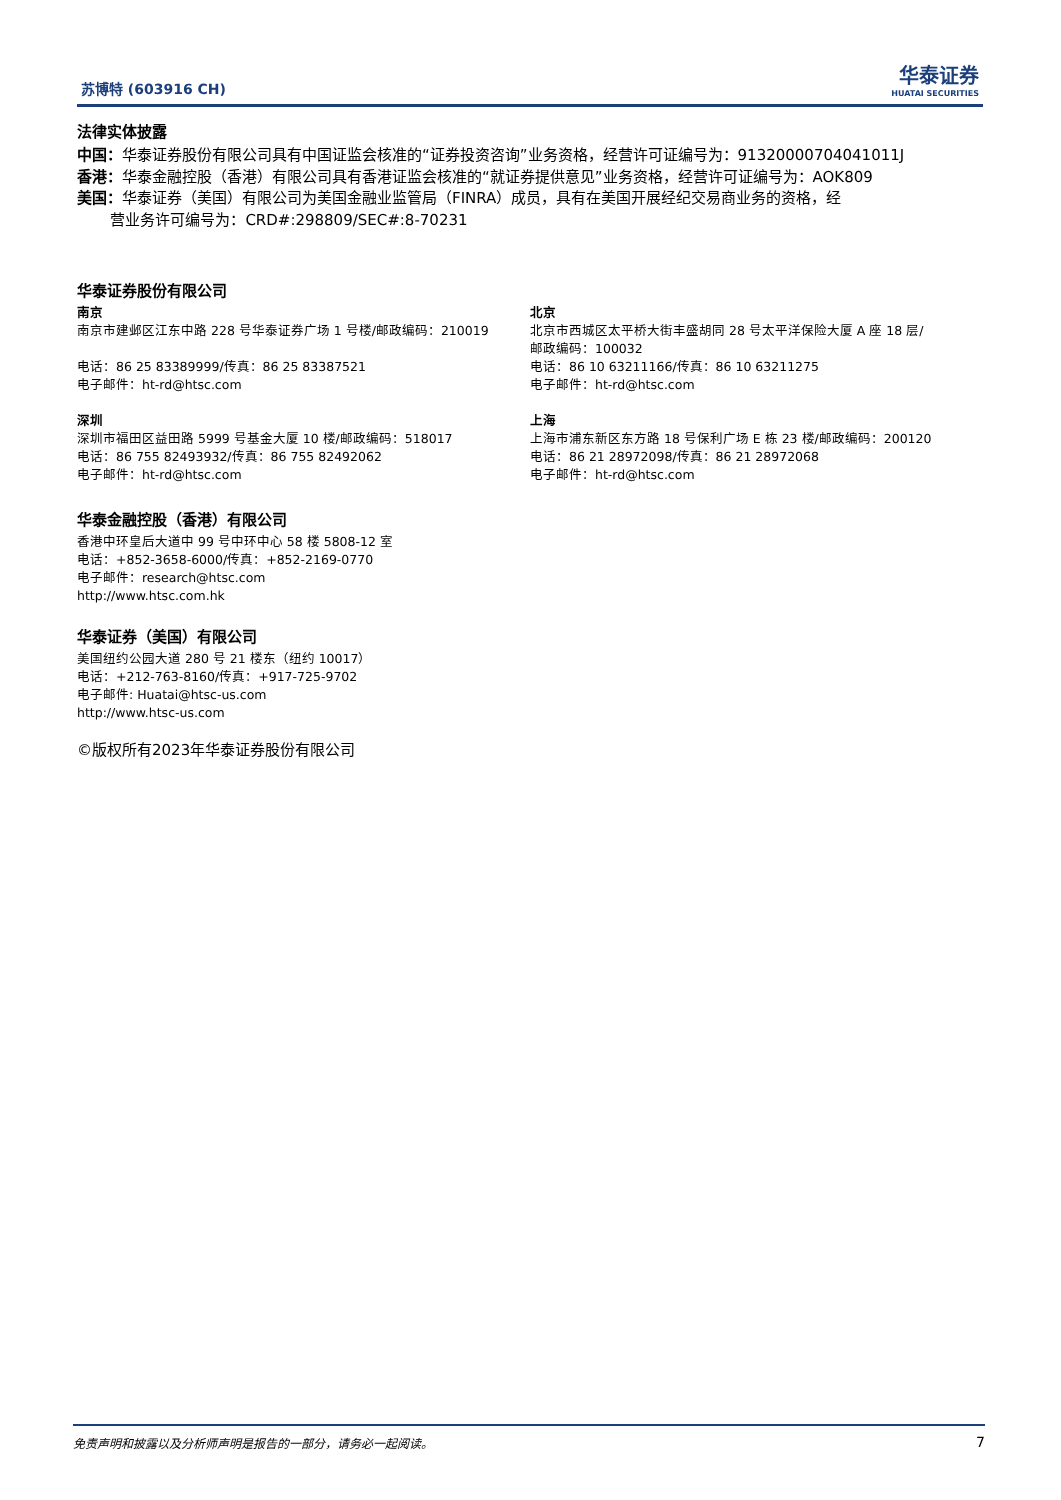苏博特 (603916 CH)
华泰证券
HUATAI SECURITIES
法律实体披露
中国：华泰证券股份有限公司具有中国证监会核准的“证券投资咨询”业务资格，经营许可证编号为：91320000704041011J
香港：华泰金融控股（香港）有限公司具有香港证监会核准的“就证券提供意见”业务资格，经营许可证编号为：AOK809
美国：华泰证券（美国）有限公司为美国金融业监管局（FINRA）成员，具有在美国开展经纪交易商业务的资格，经
营业务许可编号为：CRD#:298809/SEC#:8-70231
华泰证券股份有限公司
南京
南京市建邺区江东中路 228 号华泰证券广场 1 号楼/邮政编码：210019
电话：86 25 83389999/传真：86 25 83387521
电子邮件：ht-rd@htsc.com
深圳
深圳市福田区益田路 5999 号基金大厦 10 楼/邮政编码：518017
电话：86 755 82493932/传真：86 755 82492062
电子邮件：ht-rd@htsc.com
北京
北京市西城区太平桥大街丰盛胡同 28 号太平洋保险大厦 A 座 18 层/
邮政编码：100032
电话：86 10 63211166/传真：86 10 63211275
电子邮件：ht-rd@htsc.com
上海
上海市浦东新区东方路 18 号保利广场 E 栋 23 楼/邮政编码：200120
电话：86 21 28972098/传真：86 21 28972068
电子邮件：ht-rd@htsc.com
华泰金融控股（香港）有限公司
香港中环皇后大道中 99 号中环中心 58 楼 5808-12 室
电话：+852-3658-6000/传真：+852-2169-0770
电子邮件：research@htsc.com
http://www.htsc.com.hk
华泰证券（美国）有限公司
美国纽约公园大道 280 号 21 楼东（纽约 10017）
电话：+212-763-8160/传真：+917-725-9702
电子邮件: Huatai@htsc-us.com
http://www.htsc-us.com
©版权所有2023年华泰证券股份有限公司
免责声明和披露以及分析师声明是报告的一部分，请务必一起阅读。 7